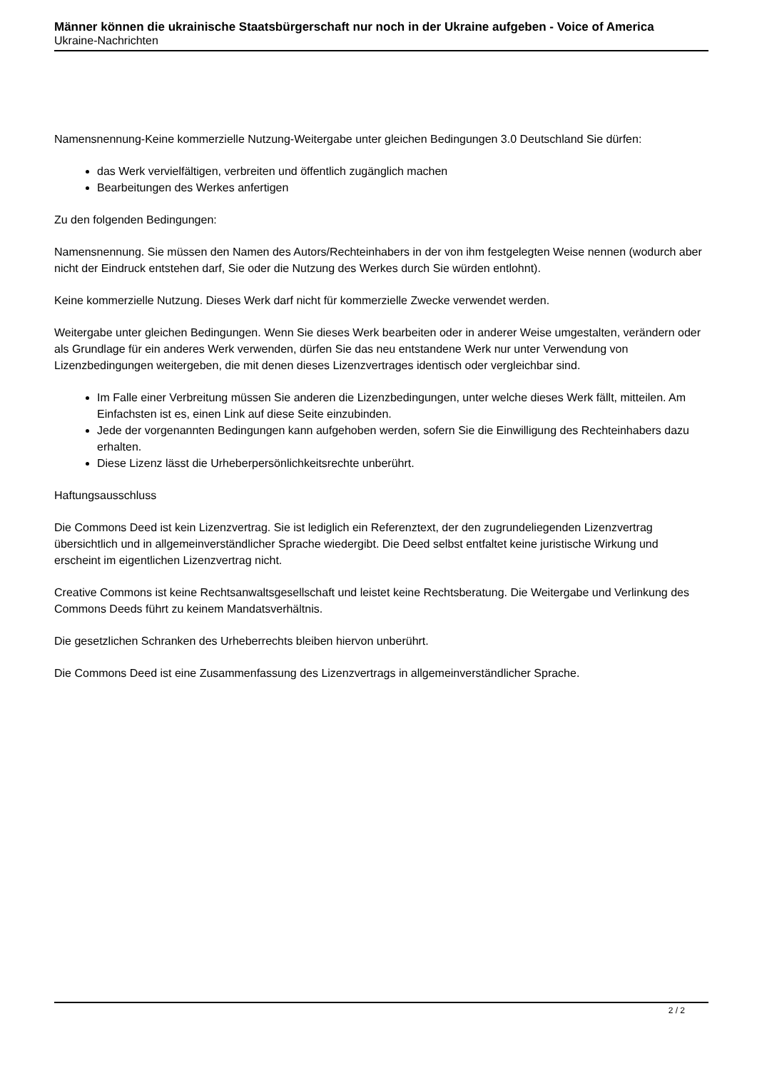Männer können die ukrainische Staatsbürgerschaft nur noch in der Ukraine aufgeben - Voice of America
Ukraine-Nachrichten
Namensnennung-Keine kommerzielle Nutzung-Weitergabe unter gleichen Bedingungen 3.0 Deutschland Sie dürfen:
das Werk vervielfältigen, verbreiten und öffentlich zugänglich machen
Bearbeitungen des Werkes anfertigen
Zu den folgenden Bedingungen:
Namensnennung. Sie müssen den Namen des Autors/Rechteinhabers in der von ihm festgelegten Weise nennen (wodurch aber nicht der Eindruck entstehen darf, Sie oder die Nutzung des Werkes durch Sie würden entlohnt).
Keine kommerzielle Nutzung. Dieses Werk darf nicht für kommerzielle Zwecke verwendet werden.
Weitergabe unter gleichen Bedingungen. Wenn Sie dieses Werk bearbeiten oder in anderer Weise umgestalten, verändern oder als Grundlage für ein anderes Werk verwenden, dürfen Sie das neu entstandene Werk nur unter Verwendung von Lizenzbedingungen weitergeben, die mit denen dieses Lizenzvertrages identisch oder vergleichbar sind.
Im Falle einer Verbreitung müssen Sie anderen die Lizenzbedingungen, unter welche dieses Werk fällt, mitteilen. Am Einfachsten ist es, einen Link auf diese Seite einzubinden.
Jede der vorgenannten Bedingungen kann aufgehoben werden, sofern Sie die Einwilligung des Rechteinhabers dazu erhalten.
Diese Lizenz lässt die Urheberpersönlichkeitsrechte unberührt.
Haftungsausschluss
Die Commons Deed ist kein Lizenzvertrag. Sie ist lediglich ein Referenztext, der den zugrundeliegenden Lizenzvertrag übersichtlich und in allgemeinverständlicher Sprache wiedergibt. Die Deed selbst entfaltet keine juristische Wirkung und erscheint im eigentlichen Lizenzvertrag nicht.
Creative Commons ist keine Rechtsanwaltsgesellschaft und leistet keine Rechtsberatung. Die Weitergabe und Verlinkung des Commons Deeds führt zu keinem Mandatsverhältnis.
Die gesetzlichen Schranken des Urheberrechts bleiben hiervon unberührt.
Die Commons Deed ist eine Zusammenfassung des Lizenzvertrags in allgemeinverständlicher Sprache.
2 / 2